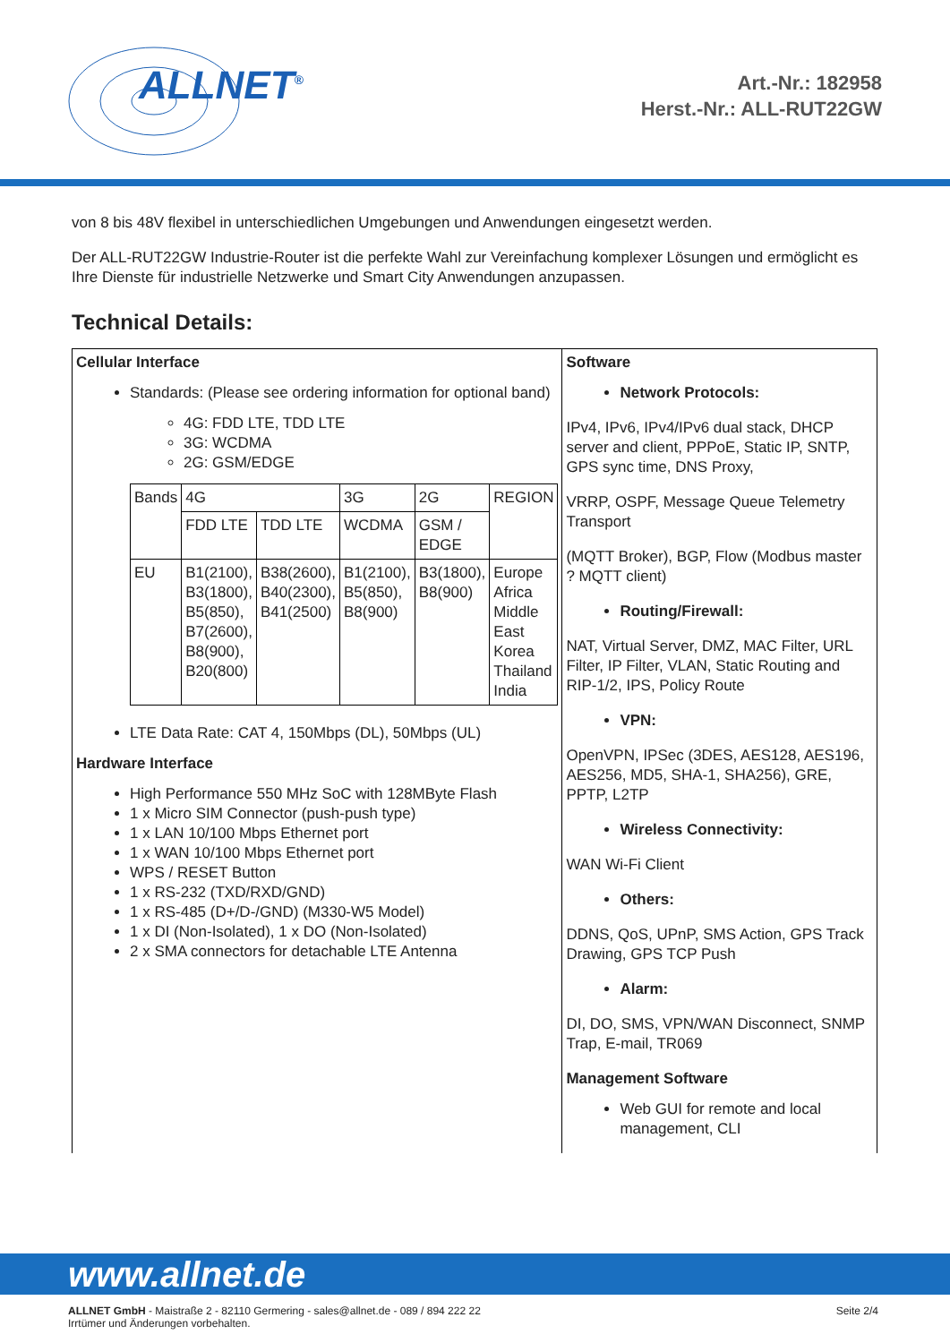ALLNET<sup>®</sup>
Art.-Nr.: 182958
Herst.-Nr.: ALL-RUT22GW
von 8 bis 48V flexibel in unterschiedlichen Umgebungen und Anwendungen eingesetzt werden.
Der ALL-RUT22GW Industrie-Router ist die perfekte Wahl zur Vereinfachung komplexer Lösungen und ermöglicht es Ihre Dienste für industrielle Netzwerke und Smart City Anwendungen anzupassen.
Technical Details:
| Cellular Interface Standards: (Please see ordering information for optional band) 4G: FDD LTE, TDD LTE 3G: WCDMA 2G: GSM/EDGE / Bands / 4G / / 3G / 2G / REGION / / / FDD LTE / TDD LTE / WCDMA / GSM / EDGE / / / EU / B1(2100), B3(1800), B5(850), B7(2600), B8(900), B20(800) / B38(2600), B40(2300), B41(2500) / B1(2100), B5(850), B8(900) / B3(1800), B8(900) / Europe Africa Middle East Korea Thailand India / LTE Data Rate: CAT 4, 150Mbps (DL), 50Mbps (UL) Hardware Interface High Performance 550 MHz SoC with 128MByte Flash 1 x Micro SIM Connector (push-push type) 1 x LAN 10/100 Mbps Ethernet port 1 x WAN 10/100 Mbps Ethernet port WPS / RESET Button 1 x RS-232 (TXD/RXD/GND) 1 x RS-485 (D+/D-/GND) (M330-W5 Model) 1 x DI (Non-Isolated), 1 x DO (Non-Isolated) 2 x SMA connectors for detachable LTE Antenna | Software Network Protocols: IPv4, IPv6, IPv4/IPv6 dual stack, DHCP server and client, PPPoE, Static IP, SNTP, GPS sync time, DNS Proxy, VRRP, OSPF, Message Queue Telemetry Transport (MQTT Broker), BGP, Flow (Modbus master ? MQTT client) Routing/Firewall: NAT, Virtual Server, DMZ, MAC Filter, URL Filter, IP Filter, VLAN, Static Routing and RIP-1/2, IPS, Policy Route VPN: OpenVPN, IPSec (3DES, AES128, AES196, AES256, MD5, SHA-1, SHA256), GRE, PPTP, L2TP Wireless Connectivity: WAN Wi-Fi Client Others: DDNS, QoS, UPnP, SMS Action, GPS Track Drawing, GPS TCP Push Alarm: DI, DO, SMS, VPN/WAN Disconnect, SNMP Trap, E-mail, TR069 Management Software Web GUI for remote and local management, CLI |
www.allnet.de
ALLNET GmbH - Maistraße 2 - 82110 Germering - sales@allnet.de - 089 / 894 222 22
Irrtümer und Änderungen vorbehalten.
Seite 2/4